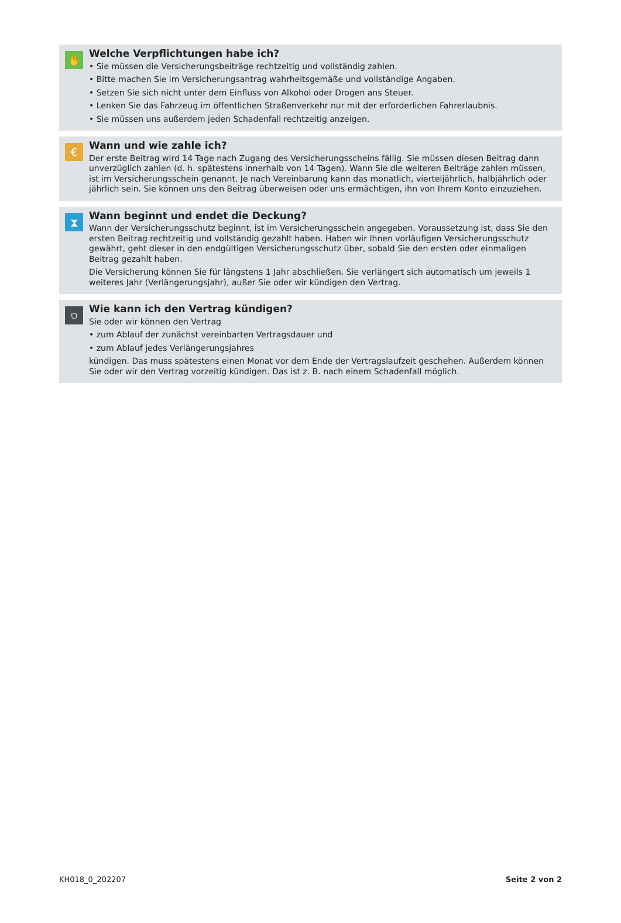✋
Welche Verpflichtungen habe ich?
• Sie müssen die Versicherungsbeiträge rechtzeitig und vollständig zahlen.
• Bitte machen Sie im Versicherungsantrag wahrheitsgemäße und vollständige Angaben.
• Setzen Sie sich nicht unter dem Einfluss von Alkohol oder Drogen ans Steuer.
• Lenken Sie das Fahrzeug im öffentlichen Straßenverkehr nur mit der erforderlichen Fahrerlaubnis.
• Sie müssen uns außerdem jeden Schadenfall rechtzeitig anzeigen.
€
Wann und wie zahle ich?
Der erste Beitrag wird 14 Tage nach Zugang des Versicherungsscheins fällig. Sie müssen diesen Beitrag dann unverzüglich zahlen (d. h. spätestens innerhalb von 14 Tagen). Wann Sie die weiteren Beiträge zahlen müssen, ist im Versicherungsschein genannt. Je nach Vereinbarung kann das monatlich, vierteljährlich, halbjährlich oder jährlich sein. Sie können uns den Beitrag überweisen oder uns ermächtigen, ihn von Ihrem Konto einzuziehen.
⧗
Wann beginnt und endet die Deckung?
Wann der Versicherungsschutz beginnt, ist im Versicherungsschein angegeben. Voraussetzung ist, dass Sie den ersten Beitrag rechtzeitig und vollständig gezahlt haben. Haben wir Ihnen vorläufigen Versicherungsschutz gewährt, geht dieser in den endgültigen Versicherungsschutz über, sobald Sie den ersten oder einmaligen Beitrag gezahlt haben.
Die Versicherung können Sie für längstens 1 Jahr abschließen. Sie verlängert sich automatisch um jeweils 1 weiteres Jahr (Verlängerungsjahr), außer Sie oder wir kündigen den Vertrag.
⛉
Wie kann ich den Vertrag kündigen?
Sie oder wir können den Vertrag
• zum Ablauf der zunächst vereinbarten Vertragsdauer und
• zum Ablauf jedes Verlängerungsjahres
kündigen. Das muss spätestens einen Monat vor dem Ende der Vertragslaufzeit geschehen. Außerdem können Sie oder wir den Vertrag vorzeitig kündigen. Das ist z. B. nach einem Schadenfall möglich.
KH018_0_202207 Seite 2 von 2